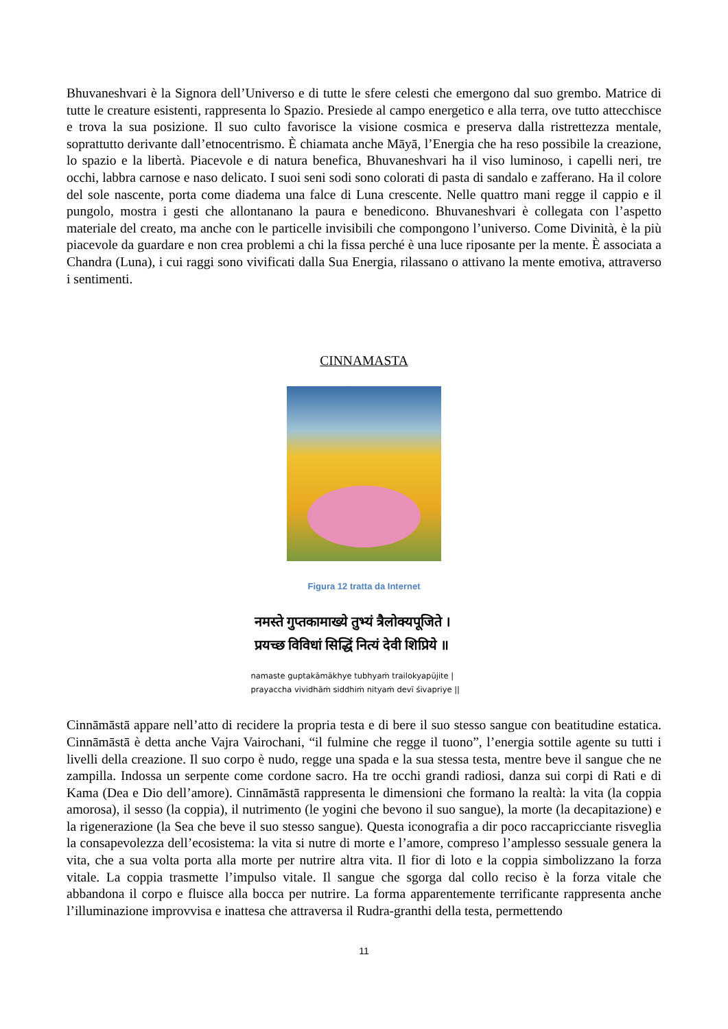Bhuvaneshvari è la Signora dell’Universo e di tutte le sfere celesti che emergono dal suo grembo. Matrice di tutte le creature esistenti, rappresenta lo Spazio. Presiede al campo energetico e alla terra, ove tutto attecchisce e trova la sua posizione. Il suo culto favorisce la visione cosmica e preserva dalla ristrettezza mentale, soprattutto derivante dall’etnocentrismo. È chiamata anche Māyā, l’Energia che ha reso possibile la creazione, lo spazio e la libertà. Piacevole e di natura benefica, Bhuvaneshvari ha il viso luminoso, i capelli neri, tre occhi, labbra carnose e naso delicato. I suoi seni sodi sono colorati di pasta di sandalo e zafferano. Ha il colore del sole nascente, porta come diadema una falce di Luna crescente. Nelle quattro mani regge il cappio e il pungolo, mostra i gesti che allontanano la paura e benedicono. Bhuvaneshvari è collegata con l’aspetto materiale del creato, ma anche con le particelle invisibili che compongono l’universo. Come Divinità, è la più piacevole da guardare e non crea problemi a chi la fissa perché è una luce riposante per la mente. È associata a Chandra (Luna), i cui raggi sono vivificati dalla Sua Energia, rilassano o attivano la mente emotiva, attraverso i sentimenti.
CINNAMASTA
Figura 12 tratta da Internet
नमस्ते गुप्तकामाख्ये तुभ्यं त्रैलोक्यपूजिते ।
प्रयच्छ विविधां सिद्धिं नित्यं देवी शिप्रिये ॥
namaste guptakāmākhye tubhyaṁ trailokyapūjite |
prayaccha vividhāṁ siddhiṁ nityaṁ devī śivapriye ||
Cinnāmāstā appare nell’atto di recidere la propria testa e di bere il suo stesso sangue con beatitudine estatica. Cinnāmāstā è detta anche Vajra Vairochani, “il fulmine che regge il tuono”, l’energia sottile agente su tutti i livelli della creazione. Il suo corpo è nudo, regge una spada e la sua stessa testa, mentre beve il sangue che ne zampilla. Indossa un serpente come cordone sacro. Ha tre occhi grandi radiosi, danza sui corpi di Rati e di Kama (Dea e Dio dell’amore). Cinnāmāstā rappresenta le dimensioni che formano la realtà: la vita (la coppia amorosa), il sesso (la coppia), il nutrimento (le yogini che bevono il suo sangue), la morte (la decapitazione) e la rigenerazione (la Sea che beve il suo stesso sangue). Questa iconografia a dir poco raccapricciante risveglia la consapevolezza dell’ecosistema: la vita si nutre di morte e l’amore, compreso l’amplesso sessuale genera la vita, che a sua volta porta alla morte per nutrire altra vita. Il fior di loto e la coppia simbolizzano la forza vitale. La coppia trasmette l’impulso vitale. Il sangue che sgorga dal collo reciso è la forza vitale che abbandona il corpo e fluisce alla bocca per nutrire. La forma apparentemente terrificante rappresenta anche l’illuminazione improvvisa e inattesa che attraversa il Rudra-granthi della testa, permettendo
11